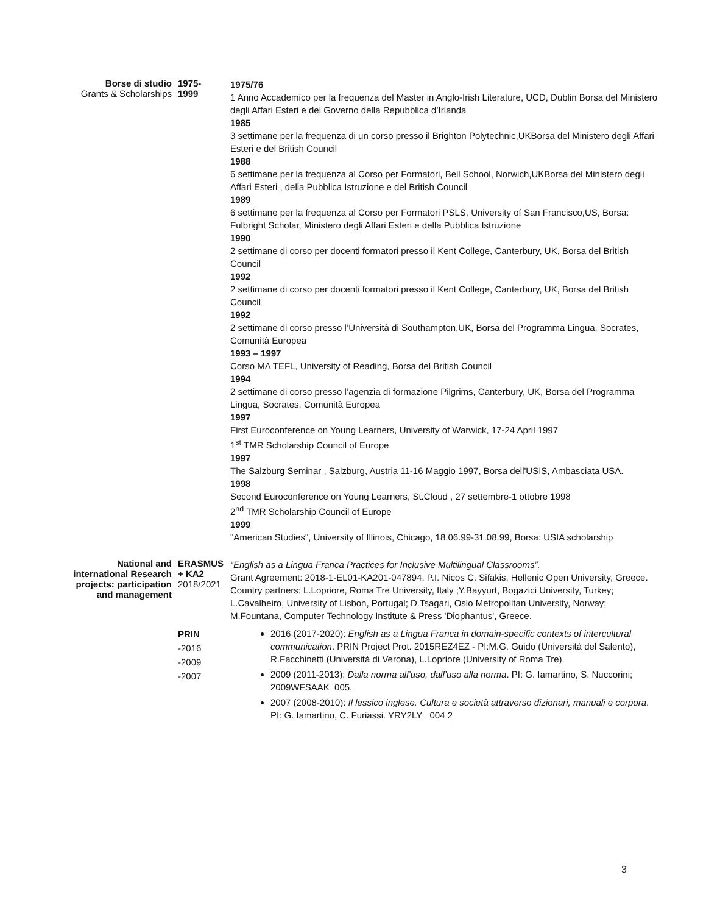Borse di studio
Grants & Scholarships
1975-
1999
1975/76
1 Anno Accademico per la frequenza del Master in Anglo-Irish Literature, UCD, Dublin Borsa del Ministero degli Affari Esteri e del Governo della Repubblica d’Irlanda
1985
3 settimane per la frequenza di un corso presso il Brighton Polytechnic,UKBorsa del Ministero degli Affari Esteri e del British Council
1988
6 settimane per la frequenza al Corso per Formatori, Bell School, Norwich,UKBorsa del Ministero degli Affari Esteri , della Pubblica Istruzione e del British Council
1989
6 settimane per la frequenza al Corso per Formatori PSLS, University of San Francisco,US, Borsa: Fulbright Scholar, Ministero degli Affari Esteri e della Pubblica Istruzione
1990
2 settimane di corso per docenti formatori presso il Kent College, Canterbury, UK, Borsa del British Council
1992
2 settimane di corso per docenti formatori presso il Kent College, Canterbury, UK, Borsa del British Council
1992
2 settimane di corso presso l’Università di Southampton,UK, Borsa del Programma Lingua, Socrates, Comunità Europea
1993 – 1997
Corso MA TEFL, University of Reading, Borsa del British Council
1994
2 settimane di corso presso l’agenzia di formazione Pilgrims, Canterbury, UK, Borsa del Programma Lingua, Socrates, Comunità Europea
1997
First Euroconference on Young Learners, University of Warwick, 17-24 April 1997
1<sup>st</sup> TMR Scholarship Council of Europe
1997
The Salzburg Seminar , Salzburg, Austria 11-16 Maggio 1997, Borsa dell'USIS, Ambasciata USA.
1998
Second Euroconference on Young Learners, St.Cloud , 27 settembre-1 ottobre 1998
2<sup>nd</sup> TMR Scholarship Council of Europe
1999
"American Studies", University of Illinois, Chicago, 18.06.99-31.08.99, Borsa: USIA scholarship
National and international Research projects: participation and management
ERASMUS + KA2
2018/2021
“English as a Lingua Franca Practices for Inclusive Multilingual Classrooms”.
Grant Agreement: 2018-1-EL01-KA201-047894. P.I. Nicos C. Sifakis, Hellenic Open University, Greece. Country partners: L.Lopriore, Roma Tre University, Italy ;Y.Bayyurt, Bogazici University, Turkey; L.Cavalheiro, University of Lisbon, Portugal; D.Tsagari, Oslo Metropolitan University, Norway; M.Fountana, Computer Technology Institute & Press 'Diophantus', Greece.
PRIN
-2016
-2009
-2007
2016 (2017-2020): English as a Lingua Franca in domain-specific contexts of intercultural communication. PRIN Project Prot. 2015REZ4EZ - PI:M.G. Guido (Università del Salento), R.Facchinetti (Università di Verona), L.Lopriore (University of Roma Tre).
2009 (2011-2013): Dalla norma all’uso, dall’uso alla norma. PI: G. Iamartino, S. Nuccorini; 2009WFSAAK_005.
2007 (2008-2010): Il lessico inglese. Cultura e società attraverso dizionari, manuali e corpora. PI: G. Iamartino, C. Furiassi. YRY2LY _004 2
3